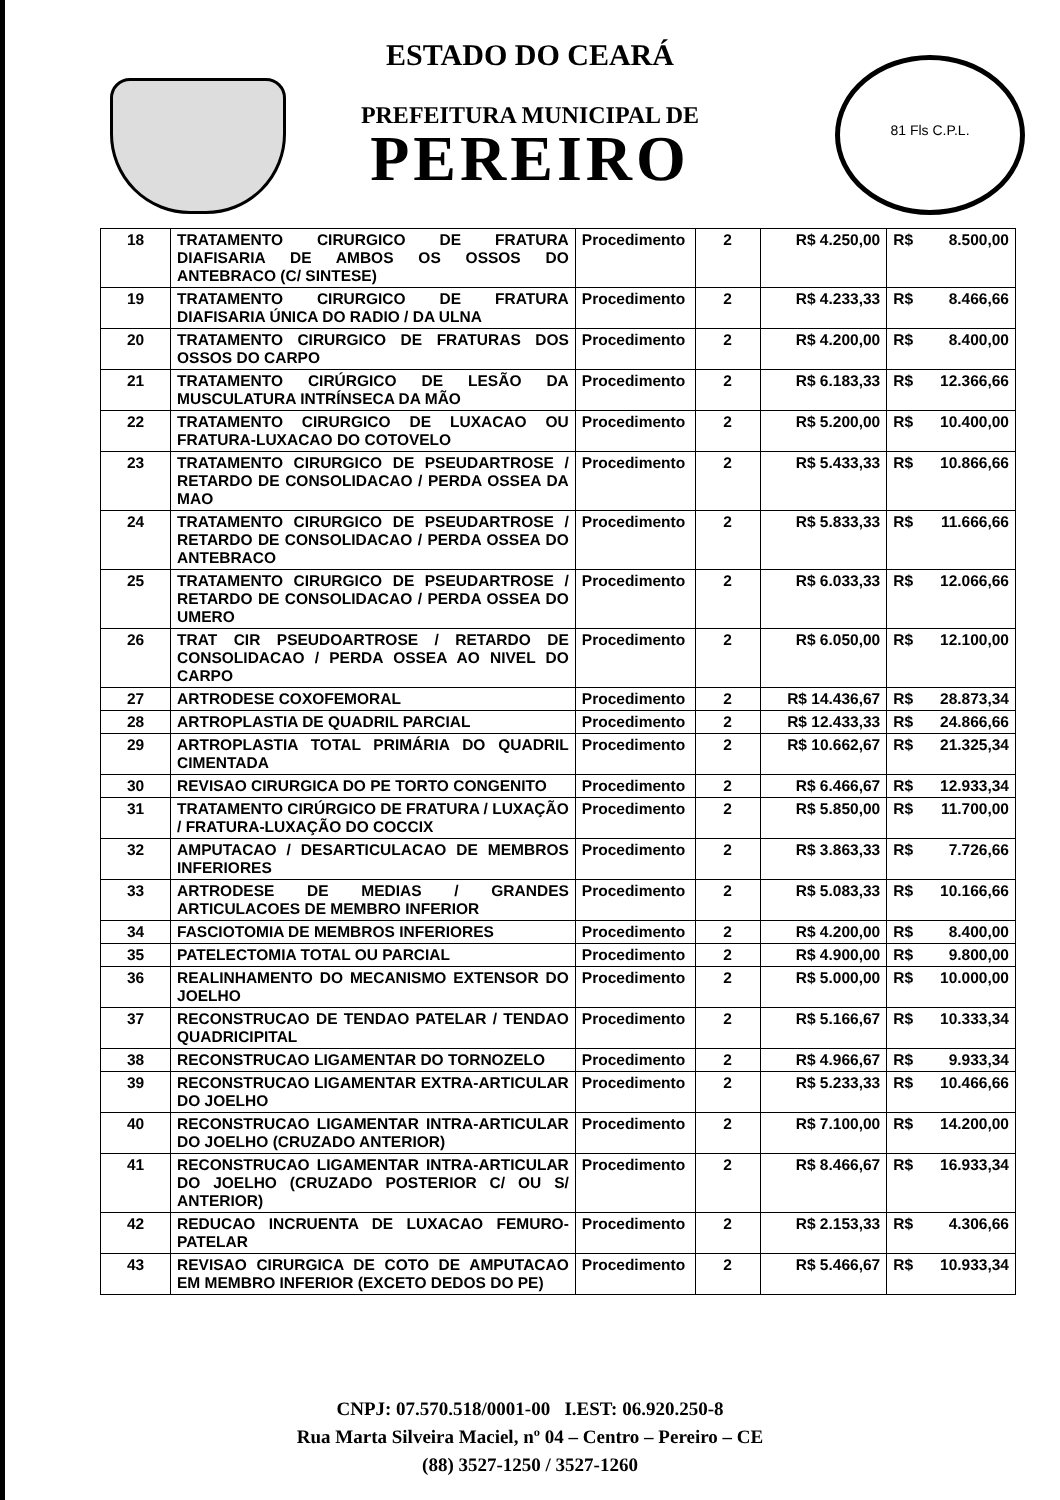ESTADO DO CEARÁ
PREFEITURA MUNICIPAL DE
PEREIRO
81 Fls C.P.L.
| 18 | TRATAMENTO CIRURGICO DE FRATURA DIAFISARIA DE AMBOS OS OSSOS DO ANTEBRACO (C/ SINTESE) | Procedimento | 2 | R$ 4.250,00 | R$ | 8.500,00 |
| 19 | TRATAMENTO CIRURGICO DE FRATURA DIAFISARIA ÚNICA DO RADIO / DA ULNA | Procedimento | 2 | R$ 4.233,33 | R$ | 8.466,66 |
| 20 | TRATAMENTO CIRURGICO DE FRATURAS DOS OSSOS DO CARPO | Procedimento | 2 | R$ 4.200,00 | R$ | 8.400,00 |
| 21 | TRATAMENTO CIRÚRGICO DE LESÃO DA MUSCULATURA INTRÍNSECA DA MÃO | Procedimento | 2 | R$ 6.183,33 | R$ | 12.366,66 |
| 22 | TRATAMENTO CIRURGICO DE LUXACAO OU FRATURA-LUXACAO DO COTOVELO | Procedimento | 2 | R$ 5.200,00 | R$ | 10.400,00 |
| 23 | TRATAMENTO CIRURGICO DE PSEUDARTROSE / RETARDO DE CONSOLIDACAO / PERDA OSSEA DA MAO | Procedimento | 2 | R$ 5.433,33 | R$ | 10.866,66 |
| 24 | TRATAMENTO CIRURGICO DE PSEUDARTROSE / RETARDO DE CONSOLIDACAO / PERDA OSSEA DO ANTEBRACO | Procedimento | 2 | R$ 5.833,33 | R$ | 11.666,66 |
| 25 | TRATAMENTO CIRURGICO DE PSEUDARTROSE / RETARDO DE CONSOLIDACAO / PERDA OSSEA DO UMERO | Procedimento | 2 | R$ 6.033,33 | R$ | 12.066,66 |
| 26 | TRAT CIR PSEUDOARTROSE / RETARDO DE CONSOLIDACAO / PERDA OSSEA AO NIVEL DO CARPO | Procedimento | 2 | R$ 6.050,00 | R$ | 12.100,00 |
| 27 | ARTRODESE COXOFEMORAL | Procedimento | 2 | R$ 14.436,67 | R$ | 28.873,34 |
| 28 | ARTROPLASTIA DE QUADRIL PARCIAL | Procedimento | 2 | R$ 12.433,33 | R$ | 24.866,66 |
| 29 | ARTROPLASTIA TOTAL PRIMÁRIA DO QUADRIL CIMENTADA | Procedimento | 2 | R$ 10.662,67 | R$ | 21.325,34 |
| 30 | REVISAO CIRURGICA DO PE TORTO CONGENITO | Procedimento | 2 | R$ 6.466,67 | R$ | 12.933,34 |
| 31 | TRATAMENTO CIRÚRGICO DE FRATURA / LUXAÇÃO / FRATURA-LUXAÇÃO DO COCCIX | Procedimento | 2 | R$ 5.850,00 | R$ | 11.700,00 |
| 32 | AMPUTACAO / DESARTICULACAO DE MEMBROS INFERIORES | Procedimento | 2 | R$ 3.863,33 | R$ | 7.726,66 |
| 33 | ARTRODESE DE MEDIAS / GRANDES ARTICULACOES DE MEMBRO INFERIOR | Procedimento | 2 | R$ 5.083,33 | R$ | 10.166,66 |
| 34 | FASCIOTOMIA DE MEMBROS INFERIORES | Procedimento | 2 | R$ 4.200,00 | R$ | 8.400,00 |
| 35 | PATELECTOMIA TOTAL OU PARCIAL | Procedimento | 2 | R$ 4.900,00 | R$ | 9.800,00 |
| 36 | REALINHAMENTO DO MECANISMO EXTENSOR DO JOELHO | Procedimento | 2 | R$ 5.000,00 | R$ | 10.000,00 |
| 37 | RECONSTRUCAO DE TENDAO PATELAR / TENDAO QUADRICIPITAL | Procedimento | 2 | R$ 5.166,67 | R$ | 10.333,34 |
| 38 | RECONSTRUCAO LIGAMENTAR DO TORNOZELO | Procedimento | 2 | R$ 4.966,67 | R$ | 9.933,34 |
| 39 | RECONSTRUCAO LIGAMENTAR EXTRA-ARTICULAR DO JOELHO | Procedimento | 2 | R$ 5.233,33 | R$ | 10.466,66 |
| 40 | RECONSTRUCAO LIGAMENTAR INTRA-ARTICULAR DO JOELHO (CRUZADO ANTERIOR) | Procedimento | 2 | R$ 7.100,00 | R$ | 14.200,00 |
| 41 | RECONSTRUCAO LIGAMENTAR INTRA-ARTICULAR DO JOELHO (CRUZADO POSTERIOR C/ OU S/ ANTERIOR) | Procedimento | 2 | R$ 8.466,67 | R$ | 16.933,34 |
| 42 | REDUCAO INCRUENTA DE LUXACAO FEMURO-PATELAR | Procedimento | 2 | R$ 2.153,33 | R$ | 4.306,66 |
| 43 | REVISAO CIRURGICA DE COTO DE AMPUTACAO EM MEMBRO INFERIOR (EXCETO DEDOS DO PE) | Procedimento | 2 | R$ 5.466,67 | R$ | 10.933,34 |
CNPJ: 07.570.518/0001-00 I.EST: 06.920.250-8
Rua Marta Silveira Maciel, nº 04 – Centro – Pereiro – CE
(88) 3527-1250 / 3527-1260